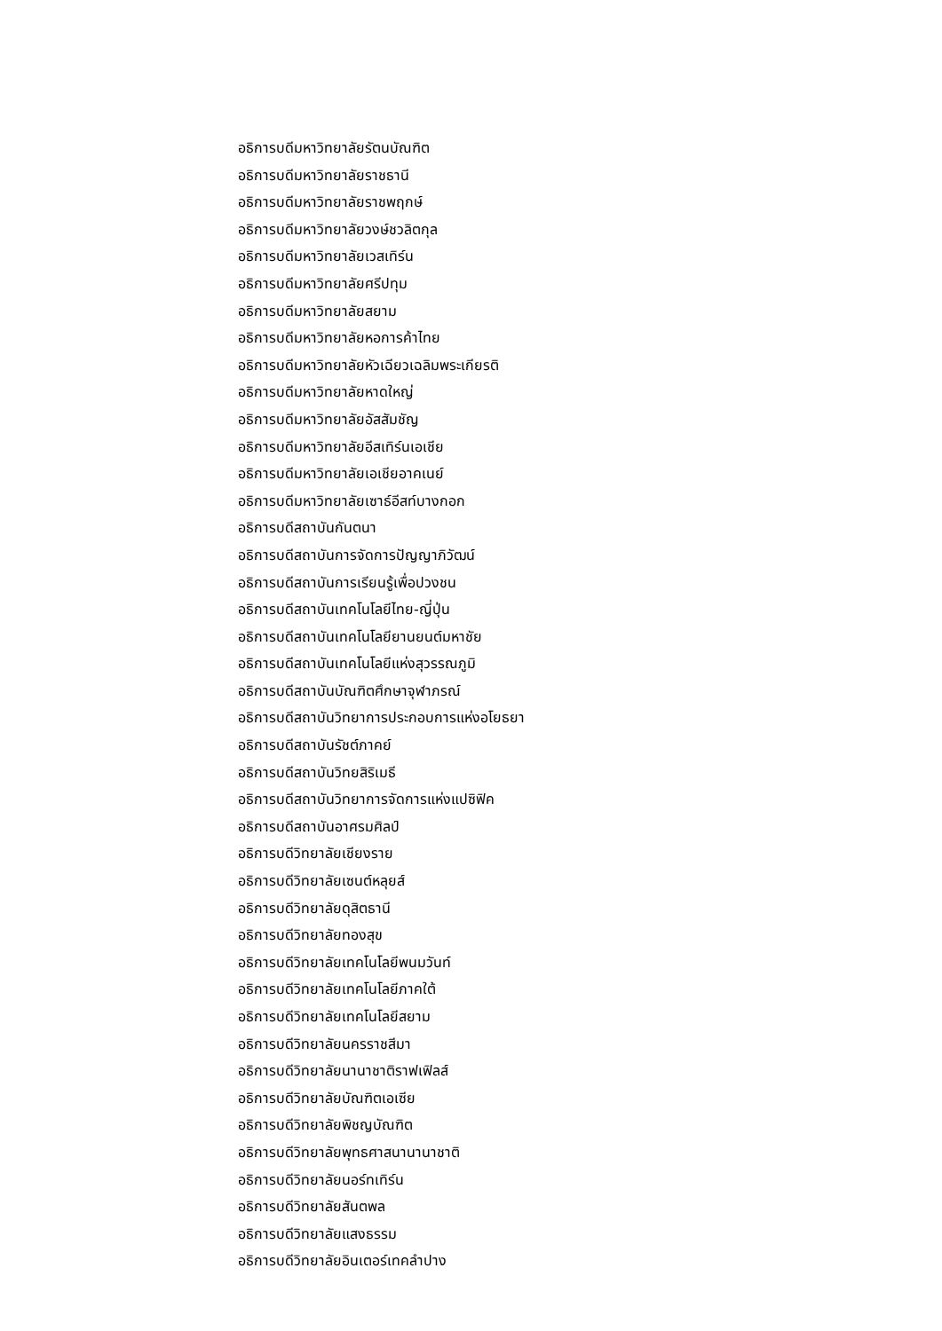อธิการบดีมหาวิทยาลัยรัตนบัณฑิต
อธิการบดีมหาวิทยาลัยราชธานี
อธิการบดีมหาวิทยาลัยราชพฤกษ์
อธิการบดีมหาวิทยาลัยวงษ์ชวลิตกุล
อธิการบดีมหาวิทยาลัยเวสเทิร์น
อธิการบดีมหาวิทยาลัยศรีปทุม
อธิการบดีมหาวิทยาลัยสยาม
อธิการบดีมหาวิทยาลัยหอการค้าไทย
อธิการบดีมหาวิทยาลัยหัวเฉียวเฉลิมพระเกียรติ
อธิการบดีมหาวิทยาลัยหาดใหญ่
อธิการบดีมหาวิทยาลัยอัสสัมชัญ
อธิการบดีมหาวิทยาลัยอีสเทิร์นเอเชีย
อธิการบดีมหาวิทยาลัยเอเชียอาคเนย์
อธิการบดีมหาวิทยาลัยเซาธ์อีสท์บางกอก
อธิการบดีสถาบันกันตนา
อธิการบดีสถาบันการจัดการปัญญาภิวัฒน์
อธิการบดีสถาบันการเรียนรู้เพื่อปวงชน
อธิการบดีสถาบันเทคโนโลยีไทย-ญี่ปุ่น
อธิการบดีสถาบันเทคโนโลยียานยนต์มหาชัย
อธิการบดีสถาบันเทคโนโลยีแห่งสุวรรณภูมิ
อธิการบดีสถาบันบัณฑิตศึกษาจุฬาภรณ์
อธิการบดีสถาบันวิทยาการประกอบการแห่งอโยธยา
อธิการบดีสถาบันรัชต์ภาคย์
อธิการบดีสถาบันวิทยสิริเมธี
อธิการบดีสถาบันวิทยาการจัดการแห่งแปซิฟิค
อธิการบดีสถาบันอาศรมศิลป์
อธิการบดีวิทยาลัยเชียงราย
อธิการบดีวิทยาลัยเซนต์หลุยส์
อธิการบดีวิทยาลัยดุสิตธานี
อธิการบดีวิทยาลัยทองสุข
อธิการบดีวิทยาลัยเทคโนโลยีพนมวันท์
อธิการบดีวิทยาลัยเทคโนโลยีภาคใต้
อธิการบดีวิทยาลัยเทคโนโลยีสยาม
อธิการบดีวิทยาลัยนครราชสีมา
อธิการบดีวิทยาลัยนานาชาติราฟเฟิลส์
อธิการบดีวิทยาลัยบัณฑิตเอเซีย
อธิการบดีวิทยาลัยพิชญบัณฑิต
อธิการบดีวิทยาลัยพุทธศาสนานานาชาติ
อธิการบดีวิทยาลัยนอร์ทเทิร์น
อธิการบดีวิทยาลัยสันตพล
อธิการบดีวิทยาลัยแสงธรรม
อธิการบดีวิทยาลัยอินเตอร์เทคลำปาง